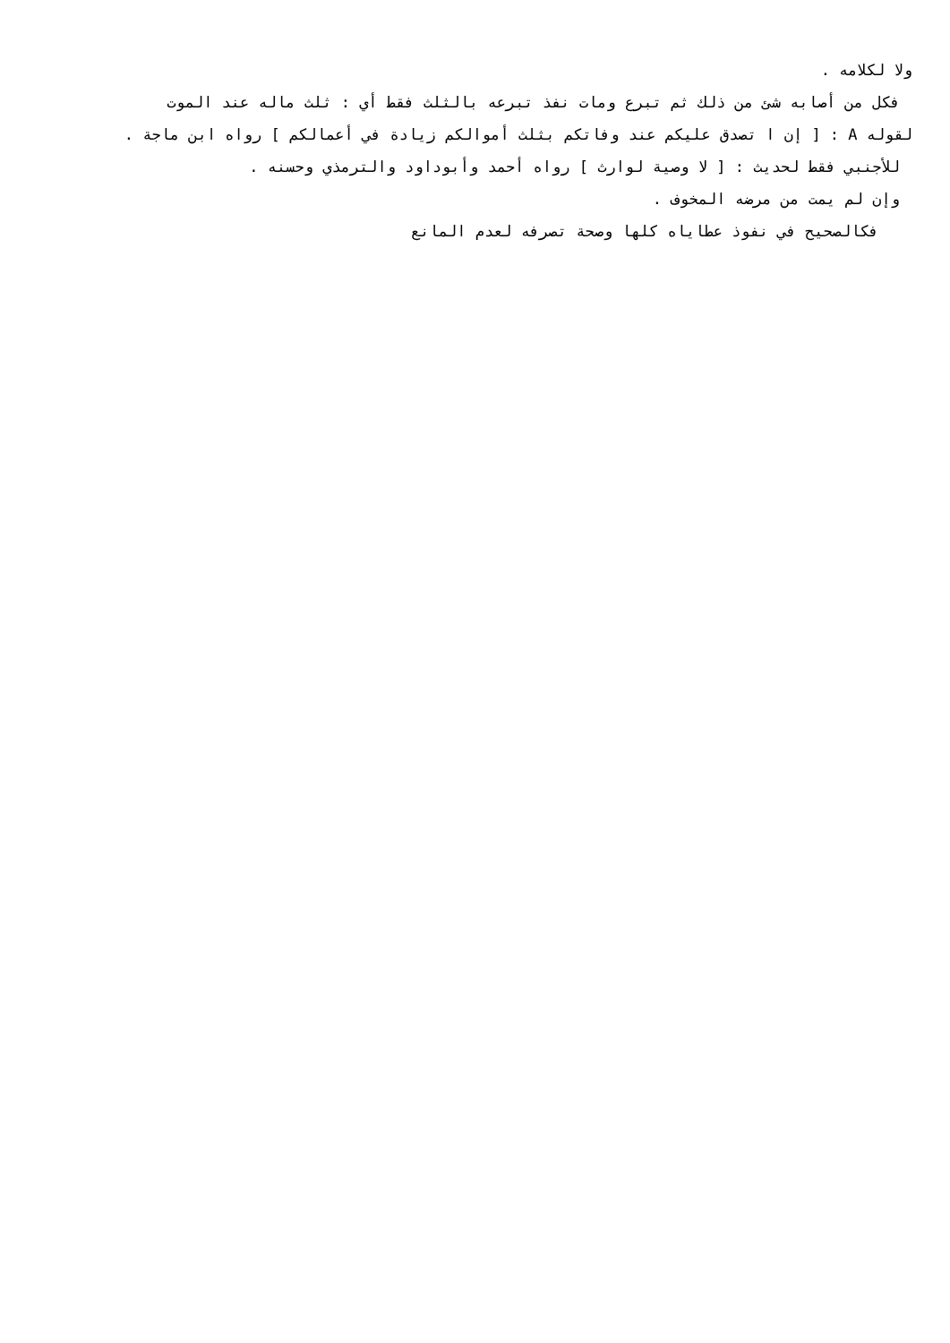ولا لكلامه .
فكل من أصابه شئ من ذلك ثم تبرع ومات نفذ تبرعه بالثلث فقط أي : ثلث ماله عند الموت
لقوله A : [ إن ا تصدق عليكم عند وفاتكم بثلث أموالكم زيادة في أعمالكم ] رواه ابن ماجة .
للأجنبي فقط لحديث : [ لا وصية لوارث ] رواه أحمد وأبوداود والترمذي وحسنه .
وإن لم يمت من مرضه المخوف .
فكالصحيح في نفوذ عطاياه كلها وصحة تصرفه لعدم المانع